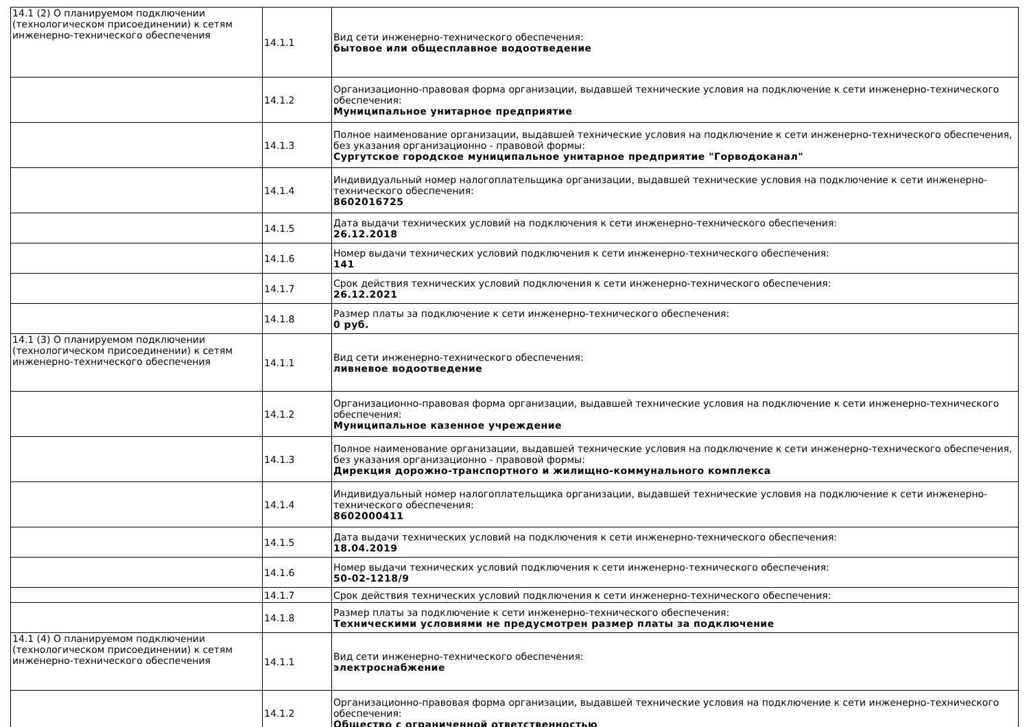| 14.1 (2) О планируемом подключении (технологическом присоединении) к сетям инженерно-технического обеспечения | 14.1.1 | Вид сети инженерно-технического обеспечения: бытовое или общесплавное водоотведение |
| | 14.1.2 | Организационно-правовая форма организации, выдавшей технические условия на подключение к сети инженерно-технического обеспечения: Муниципальное унитарное предприятие |
| | 14.1.3 | Полное наименование организации, выдавшей технические условия на подключение к сети инженерно-технического обеспечения, без указания организационно - правовой формы: Сургутское городское муниципальное унитарное предприятие "Горводоканал" |
| | 14.1.4 | Индивидуальный номер налогоплательщика организации, выдавшей технические условия на подключение к сети инженерно-технического обеспечения: 8602016725 |
| | 14.1.5 | Дата выдачи технических условий на подключения к сети инженерно-технического обеспечения: 26.12.2018 |
| | 14.1.6 | Номер выдачи технических условий подключения к сети инженерно-технического обеспечения: 141 |
| | 14.1.7 | Срок действия технических условий подключения к сети инженерно-технического обеспечения: 26.12.2021 |
| | 14.1.8 | Размер платы за подключение к сети инженерно-технического обеспечения: 0 руб. |
| 14.1 (3) О планируемом подключении (технологическом присоединении) к сетям инженерно-технического обеспечения | 14.1.1 | Вид сети инженерно-технического обеспечения: ливневое водоотведение |
| | 14.1.2 | Организационно-правовая форма организации, выдавшей технические условия на подключение к сети инженерно-технического обеспечения: Муниципальное казенное учреждение |
| | 14.1.3 | Полное наименование организации, выдавшей технические условия на подключение к сети инженерно-технического обеспечения, без указания организационно - правовой формы: Дирекция дорожно-транспортного и жилищно-коммунального комплекса |
| | 14.1.4 | Индивидуальный номер налогоплательщика организации, выдавшей технические условия на подключение к сети инженерно-технического обеспечения: 8602000411 |
| | 14.1.5 | Дата выдачи технических условий на подключения к сети инженерно-технического обеспечения: 18.04.2019 |
| | 14.1.6 | Номер выдачи технических условий подключения к сети инженерно-технического обеспечения: 50-02-1218/9 |
| | 14.1.7 | Срок действия технических условий подключения к сети инженерно-технического обеспечения: |
| | 14.1.8 | Размер платы за подключение к сети инженерно-технического обеспечения: Техническими условиями не предусмотрен размер платы за подключение |
| 14.1 (4) О планируемом подключении (технологическом присоединении) к сетям инженерно-технического обеспечения | 14.1.1 | Вид сети инженерно-технического обеспечения: электроснабжение |
| | 14.1.2 | Организационно-правовая форма организации, выдавшей технические условия на подключение к сети инженерно-технического обеспечения: Общество с ограниченной ответственностью |